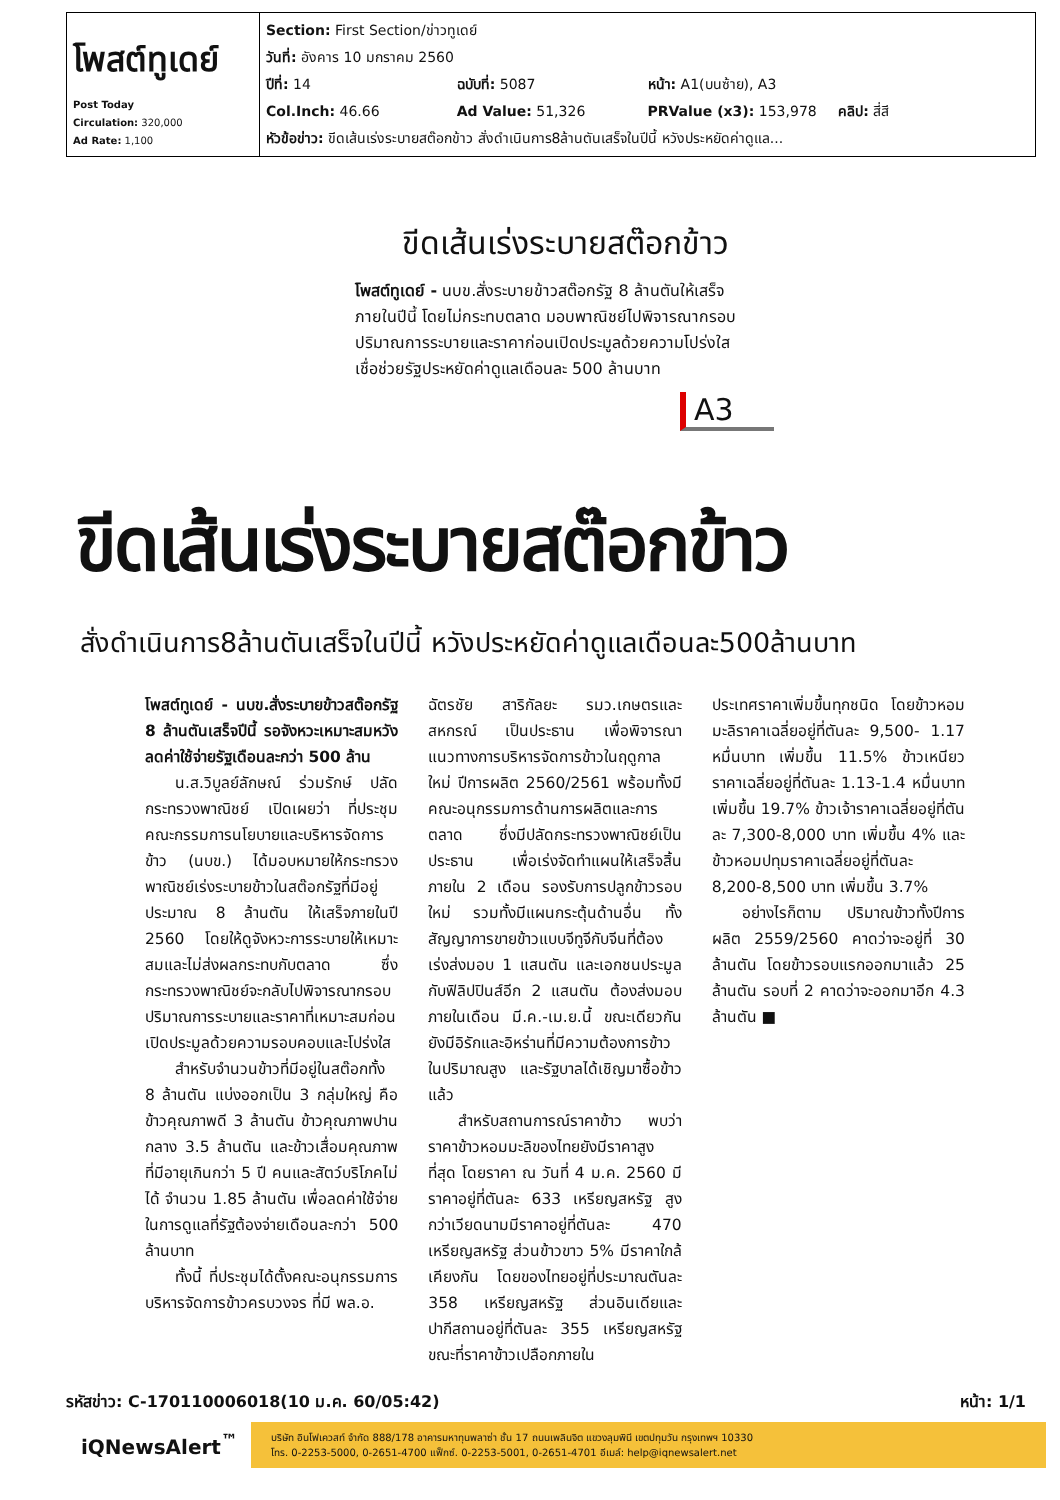| โพสต์ทูเดย์ Post Today Circulation: 320,000 Ad Rate: 1,100 | Section: First Section/ข่าวทูเดย์ วันที่: อังคาร 10 มกราคม 2560 ปีที่: 14 ฉบับที่: 5087 หน้า: A1(บนซ้าย), A3 Col.Inch: 46.66 Ad Value: 51,326 PRValue (x3): 153,978 คลิป: สี่สี หัวข้อข่าว: ขีดเส้นเร่งระบายสต๊อกข้าว สั่งดำเนินการ8ล้านตันเสร็จในปีนี้ หวังประหยัดค่าดูแล... |
ขีดเส้นเร่งระบายสต๊อกข้าว
โพสต์ทูเดย์ - นบข.สั่งระบายข้าวสต๊อกรัฐ 8 ล้านตันให้เสร็จภายในปีนี้ โดยไม่กระทบตลาด มอบพาณิชย์ไปพิจารณากรอบปริมาณการระบายและราคาก่อนเปิดประมูลด้วยความโปร่งใส เชื่อช่วยรัฐประหยัดค่าดูแลเดือนละ 500 ล้านบาท
A3
ขีดเส้นเร่งระบายสต๊อกข้าว
สั่งดำเนินการ8ล้านตันเสร็จในปีนี้ หวังประหยัดค่าดูแลเดือนละ500ล้านบาท
โพสต์ทูเดย์ - นบข.สั่งระบายข้าวสต๊อกรัฐ 8 ล้านตันเสร็จปีนี้ รอจังหวะเหมาะสมหวังลดค่าใช้จ่ายรัฐเดือนละกว่า 500 ล้าน
น.ส.วิบูลย์ลักษณ์ ร่วมรักษ์ ปลัดกระทรวงพาณิชย์ เปิดเผยว่า ที่ประชุมคณะกรรมการนโยบายและบริหารจัดการข้าว (นบข.) ได้มอบหมายให้กระทรวงพาณิชย์เร่งระบายข้าวในสต๊อกรัฐที่มีอยู่ประมาณ 8 ล้านตัน ให้เสร็จภายในปี 2560 โดยให้ดูจังหวะการระบายให้เหมาะสมและไม่ส่งผลกระทบกับตลาด ซึ่งกระทรวงพาณิชย์จะกลับไปพิจารณากรอบปริมาณการระบายและราคาที่เหมาะสมก่อนเปิดประมูลด้วยความรอบคอบและโปร่งใส
สำหรับจำนวนข้าวที่มีอยู่ในสต๊อกทั้ง 8 ล้านตัน แบ่งออกเป็น 3 กลุ่มใหญ่ คือ ข้าวคุณภาพดี 3 ล้านตัน ข้าวคุณภาพปานกลาง 3.5 ล้านตัน และข้าวเสื่อมคุณภาพที่มีอายุเกินกว่า 5 ปี คนและสัตว์บริโภคไม่ได้ จำนวน 1.85 ล้านตัน เพื่อลดค่าใช้จ่ายในการดูแลที่รัฐต้องจ่ายเดือนละกว่า 500 ล้านบาท
ทั้งนี้ ที่ประชุมได้ตั้งคณะอนุกรรมการบริหารจัดการข้าวครบวงจร ที่มี พล.อ.
ฉัตรชัย สาริกัลยะ รมว.เกษตรและสหกรณ์ เป็นประธาน เพื่อพิจารณาแนวทางการบริหารจัดการข้าวในฤดูกาลใหม่ ปีการผลิต 2560/2561 พร้อมทั้งมีคณะอนุกรรมการด้านการผลิตและการตลาด ซึ่งมีปลัดกระทรวงพาณิชย์เป็นประธาน เพื่อเร่งจัดทำแผนให้เสร็จสิ้นภายใน 2 เดือน รองรับการปลูกข้าวรอบใหม่ รวมทั้งมีแผนกระตุ้นด้านอื่น ทั้งสัญญาการขายข้าวแบบจีทูจีกับจีนที่ต้องเร่งส่งมอบ 1 แสนตัน และเอกชนประมูลกับฟิลิปปินส์อีก 2 แสนตัน ต้องส่งมอบภายในเดือน มี.ค.-เม.ย.นี้ ขณะเดียวกันยังมีอิรักและอิหร่านที่มีความต้องการข้าวในปริมาณสูง และรัฐบาลได้เชิญมาซื้อข้าวแล้ว
สำหรับสถานการณ์ราคาข้าว พบว่าราคาข้าวหอมมะลิของไทยยังมีราคาสูงที่สุด โดยราคา ณ วันที่ 4 ม.ค. 2560 มีราคาอยู่ที่ตันละ 633 เหรียญสหรัฐ สูงกว่าเวียดนามมีราคาอยู่ที่ตันละ 470 เหรียญสหรัฐ ส่วนข้าวขาว 5% มีราคาใกล้เคียงกัน โดยของไทยอยู่ที่ประมาณตันละ 358 เหรียญสหรัฐ ส่วนอินเดียและปากีสถานอยู่ที่ตันละ 355 เหรียญสหรัฐ ขณะที่ราคาข้าวเปลือกภายใน
ประเทศราคาเพิ่มขึ้นทุกชนิด โดยข้าวหอมมะลิราคาเฉลี่ยอยู่ที่ตันละ 9,500- 1.17 หมื่นบาท เพิ่มขึ้น 11.5% ข้าวเหนียวราคาเฉลี่ยอยู่ที่ตันละ 1.13-1.4 หมื่นบาท เพิ่มขึ้น 19.7% ข้าวเจ้าราคาเฉลี่ยอยู่ที่ตันละ 7,300-8,000 บาท เพิ่มขึ้น 4% และข้าวหอมปทุมราคาเฉลี่ยอยู่ที่ตันละ 8,200-8,500 บาท เพิ่มขึ้น 3.7%
อย่างไรก็ตาม ปริมาณข้าวทั้งปีการผลิต 2559/2560 คาดว่าจะอยู่ที่ 30 ล้านตัน โดยข้าวรอบแรกออกมาแล้ว 25 ล้านตัน รอบที่ 2 คาดว่าจะออกมาอีก 4.3 ล้านตัน ■
รหัสข่าว: C-170110006018(10 ม.ค. 60/05:42) หน้า: 1/1
iQNewsAlert<sup>™</sup>
บริษัท อินโฟเควสท์ จำกัด 888/178 อาคารมหาทุนพลาซ่า ชั้น 17 ถนนเพลินจิต แขวงลุมพินี เขตปทุมวัน กรุงเทพฯ 10330
โทร. 0-2253-5000, 0-2651-4700 แฟ็กซ์. 0-2253-5001, 0-2651-4701 อีเมล์: help@iqnewsalert.net